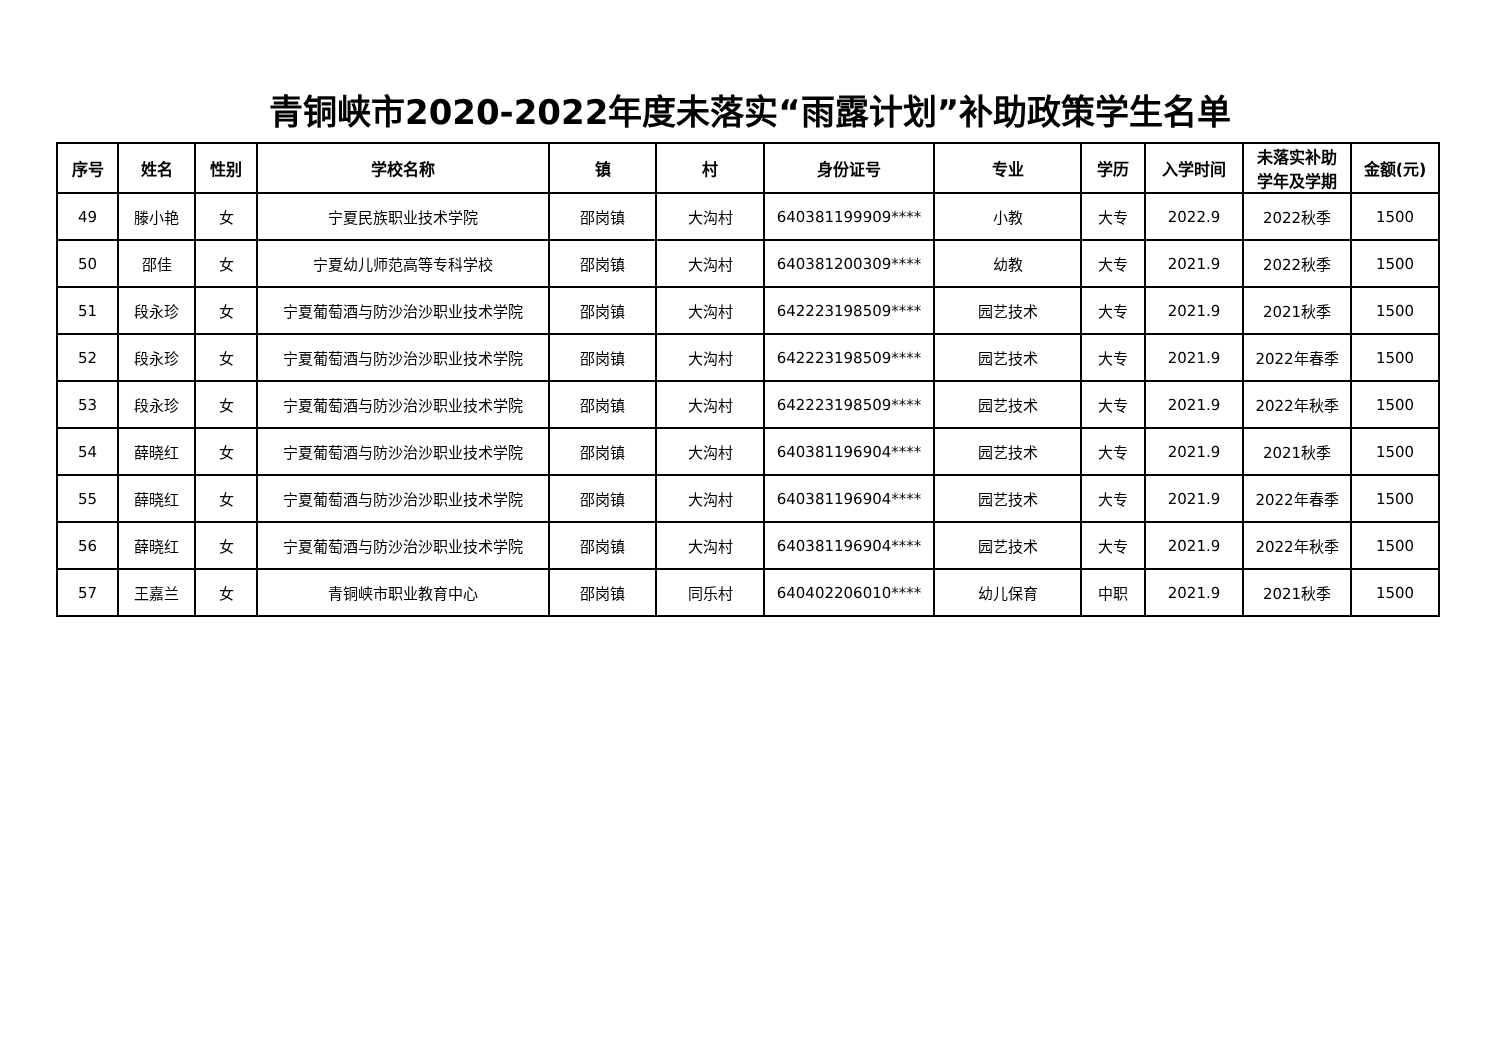青铜峡市2020-2022年度未落实“雨露计划”补助政策学生名单
| 序号 | 姓名 | 性别 | 学校名称 | 镇 | 村 | 身份证号 | 专业 | 学历 | 入学时间 | 未落实补助 学年及学期 | 金额(元) |
| --- | --- | --- | --- | --- | --- | --- | --- | --- | --- | --- | --- |
| 49 | 滕小艳 | 女 | 宁夏民族职业技术学院 | 邵岗镇 | 大沟村 | 640381199909**** | 小教 | 大专 | 2022.9 | 2022秋季 | 1500 |
| 50 | 邵佳 | 女 | 宁夏幼儿师范高等专科学校 | 邵岗镇 | 大沟村 | 640381200309**** | 幼教 | 大专 | 2021.9 | 2022秋季 | 1500 |
| 51 | 段永珍 | 女 | 宁夏葡萄酒与防沙治沙职业技术学院 | 邵岗镇 | 大沟村 | 642223198509**** | 园艺技术 | 大专 | 2021.9 | 2021秋季 | 1500 |
| 52 | 段永珍 | 女 | 宁夏葡萄酒与防沙治沙职业技术学院 | 邵岗镇 | 大沟村 | 642223198509**** | 园艺技术 | 大专 | 2021.9 | 2022年春季 | 1500 |
| 53 | 段永珍 | 女 | 宁夏葡萄酒与防沙治沙职业技术学院 | 邵岗镇 | 大沟村 | 642223198509**** | 园艺技术 | 大专 | 2021.9 | 2022年秋季 | 1500 |
| 54 | 薛晓红 | 女 | 宁夏葡萄酒与防沙治沙职业技术学院 | 邵岗镇 | 大沟村 | 640381196904**** | 园艺技术 | 大专 | 2021.9 | 2021秋季 | 1500 |
| 55 | 薛晓红 | 女 | 宁夏葡萄酒与防沙治沙职业技术学院 | 邵岗镇 | 大沟村 | 640381196904**** | 园艺技术 | 大专 | 2021.9 | 2022年春季 | 1500 |
| 56 | 薛晓红 | 女 | 宁夏葡萄酒与防沙治沙职业技术学院 | 邵岗镇 | 大沟村 | 640381196904**** | 园艺技术 | 大专 | 2021.9 | 2022年秋季 | 1500 |
| 57 | 王嘉兰 | 女 | 青铜峡市职业教育中心 | 邵岗镇 | 同乐村 | 640402206010**** | 幼儿保育 | 中职 | 2021.9 | 2021秋季 | 1500 |